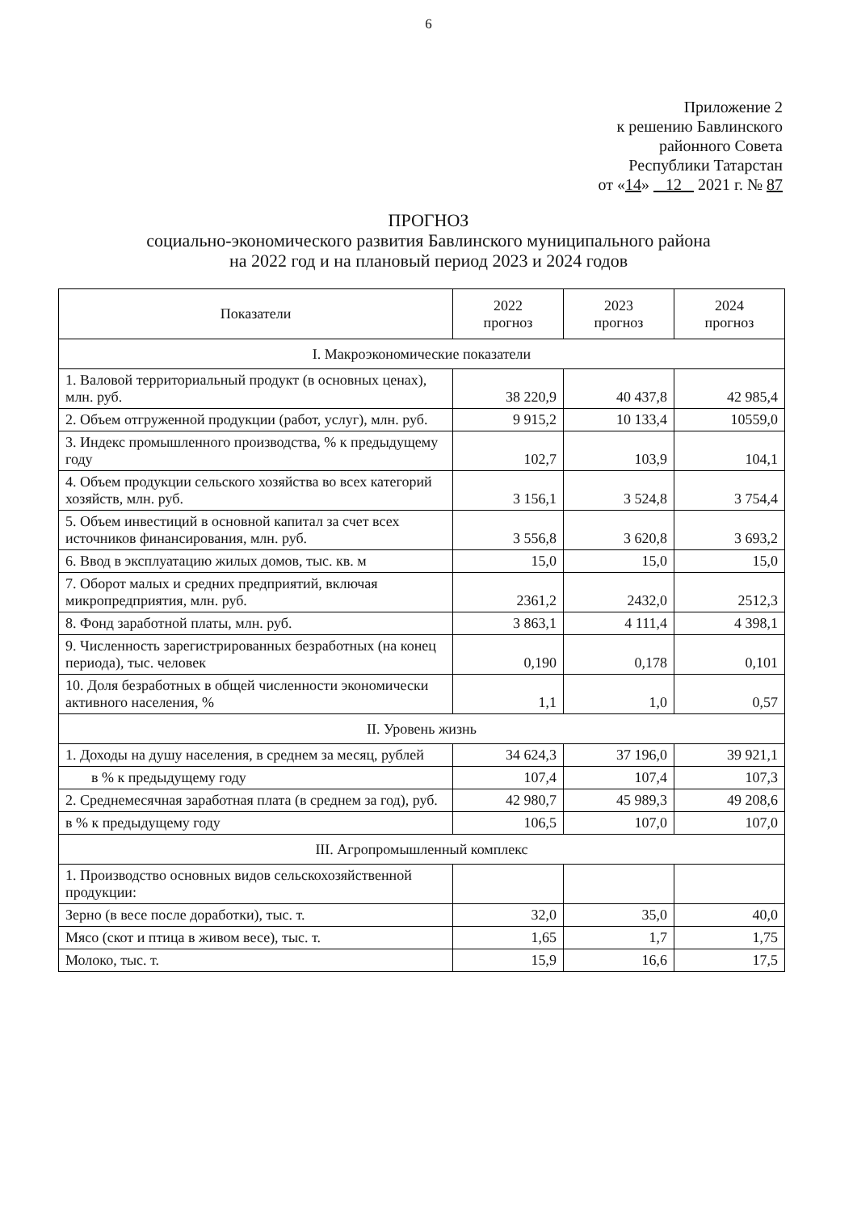6
Приложение 2
к решению Бавлинского
районного Совета
Республики Татарстан
от «14» 12 2021 г. № 87
ПРОГНОЗ
социально-экономического развития Бавлинского муниципального района
на 2022 год и на плановый период 2023 и 2024 годов
| Показатели | 2022 прогноз | 2023 прогноз | 2024 прогноз |
| --- | --- | --- | --- |
| I. Макроэкономические показатели | | | |
| 1. Валовой территориальный продукт (в основных ценах), млн. руб. | 38 220,9 | 40 437,8 | 42 985,4 |
| 2. Объем отгруженной продукции (работ, услуг), млн. руб. | 9 915,2 | 10 133,4 | 10559,0 |
| 3. Индекс промышленного производства, % к предыдущему году | 102,7 | 103,9 | 104,1 |
| 4. Объем продукции сельского хозяйства во всех категорий хозяйств, млн. руб. | 3 156,1 | 3 524,8 | 3 754,4 |
| 5. Объем инвестиций в основной капитал за счет всех источников финансирования, млн. руб. | 3 556,8 | 3 620,8 | 3 693,2 |
| 6. Ввод в эксплуатацию жилых домов, тыс. кв. м | 15,0 | 15,0 | 15,0 |
| 7. Оборот малых и средних предприятий, включая микропредприятия, млн. руб. | 2361,2 | 2432,0 | 2512,3 |
| 8. Фонд заработной платы, млн. руб. | 3 863,1 | 4 111,4 | 4 398,1 |
| 9. Численность зарегистрированных безработных (на конец периода), тыс. человек | 0,190 | 0,178 | 0,101 |
| 10. Доля безработных в общей численности экономически активного населения, % | 1,1 | 1,0 | 0,57 |
| II. Уровень жизнь | | | |
| 1. Доходы на душу населения, в среднем за месяц, рублей | 34 624,3 | 37 196,0 | 39 921,1 |
| в % к предыдущему году | 107,4 | 107,4 | 107,3 |
| 2. Среднемесячная заработная плата (в среднем за год), руб. | 42 980,7 | 45 989,3 | 49 208,6 |
| в % к предыдущему году | 106,5 | 107,0 | 107,0 |
| III. Агропромышленный комплекс | | | |
| 1. Производство основных видов сельскохозяйственной продукции: | | | |
| Зерно (в весе после доработки), тыс. т. | 32,0 | 35,0 | 40,0 |
| Мясо (скот и птица в живом весе), тыс. т. | 1,65 | 1,7 | 1,75 |
| Молоко, тыс. т. | 15,9 | 16,6 | 17,5 |